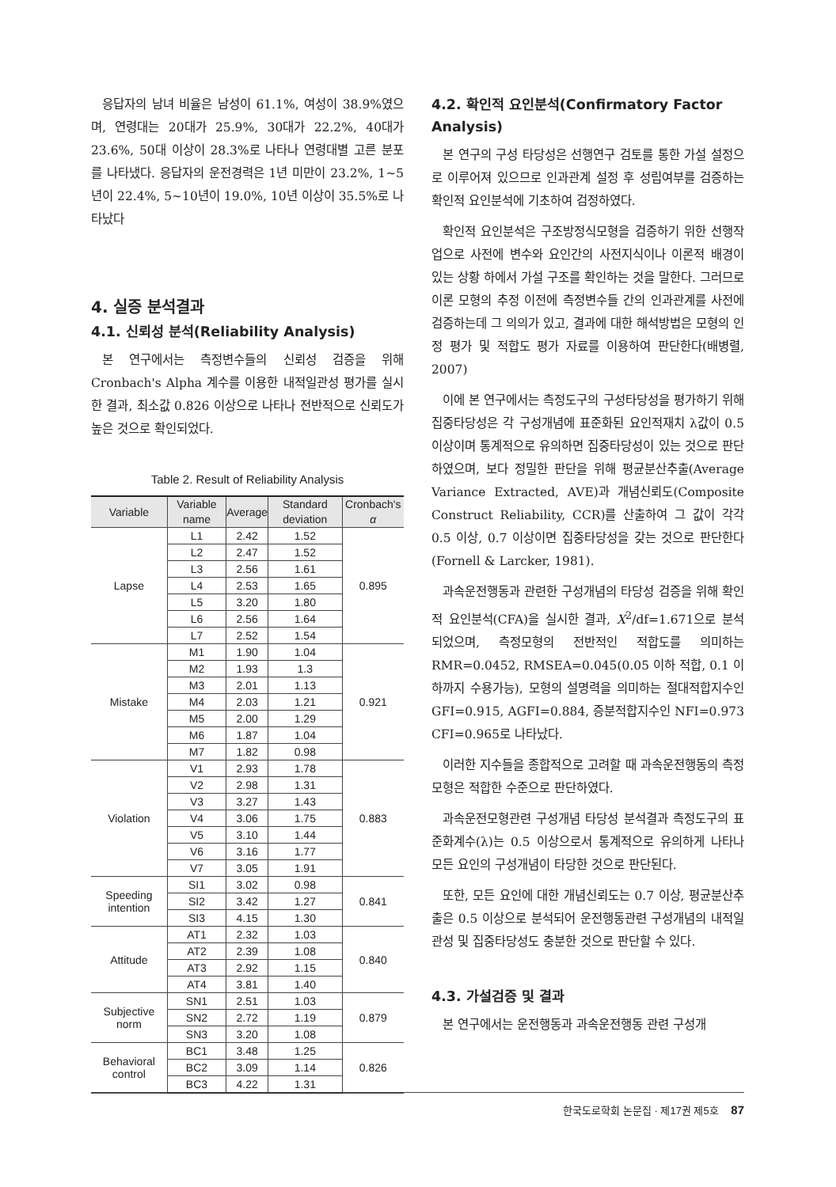응답자의 남녀 비율은 남성이 61.1%, 여성이 38.9%였으며, 연령대는 20대가 25.9%, 30대가 22.2%, 40대가 23.6%, 50대 이상이 28.3%로 나타나 연령대별 고른 분포를 나타냈다. 응답자의 운전경력은 1년 미만이 23.2%, 1~5년이 22.4%, 5~10년이 19.0%, 10년 이상이 35.5%로 나타났다
4. 실증 분석결과
4.1. 신뢰성 분석(Reliability Analysis)
본 연구에서는 측정변수들의 신뢰성 검증을 위해 Cronbach's Alpha 계수를 이용한 내적일관성 평가를 실시한 결과, 최소값 0.826 이상으로 나타나 전반적으로 신뢰도가 높은 것으로 확인되었다.
Table 2. Result of Reliability Analysis
| Variable | Variable name | Average | Standard deviation | Cronbach's α |
| --- | --- | --- | --- | --- |
| Lapse | L1 | 2.42 | 1.52 | 0.895 |
| | L2 | 2.47 | 1.52 | |
| | L3 | 2.56 | 1.61 | |
| | L4 | 2.53 | 1.65 | |
| | L5 | 3.20 | 1.80 | |
| | L6 | 2.56 | 1.64 | |
| | L7 | 2.52 | 1.54 | |
| Mistake | M1 | 1.90 | 1.04 | 0.921 |
| | M2 | 1.93 | 1.3 | |
| | M3 | 2.01 | 1.13 | |
| | M4 | 2.03 | 1.21 | |
| | M5 | 2.00 | 1.29 | |
| | M6 | 1.87 | 1.04 | |
| | M7 | 1.82 | 0.98 | |
| Violation | V1 | 2.93 | 1.78 | 0.883 |
| | V2 | 2.98 | 1.31 | |
| | V3 | 3.27 | 1.43 | |
| | V4 | 3.06 | 1.75 | |
| | V5 | 3.10 | 1.44 | |
| | V6 | 3.16 | 1.77 | |
| | V7 | 3.05 | 1.91 | |
| Speeding intention | SI1 | 3.02 | 0.98 | 0.841 |
| | SI2 | 3.42 | 1.27 | |
| | SI3 | 4.15 | 1.30 | |
| Attitude | AT1 | 2.32 | 1.03 | 0.840 |
| | AT2 | 2.39 | 1.08 | |
| | AT3 | 2.92 | 1.15 | |
| | AT4 | 3.81 | 1.40 | |
| Subjective norm | SN1 | 2.51 | 1.03 | 0.879 |
| | SN2 | 2.72 | 1.19 | |
| | SN3 | 3.20 | 1.08 | |
| Behavioral control | BC1 | 3.48 | 1.25 | 0.826 |
| | BC2 | 3.09 | 1.14 | |
| | BC3 | 4.22 | 1.31 | |
4.2. 확인적 요인분석(Confirmatory Factor Analysis)
본 연구의 구성 타당성은 선행연구 검토를 통한 가설 설정으로 이루어져 있으므로 인과관계 설정 후 성립여부를 검증하는 확인적 요인분석에 기초하여 검정하였다.
확인적 요인분석은 구조방정식모형을 검증하기 위한 선행작업으로 사전에 변수와 요인간의 사전지식이나 이론적 배경이 있는 상황 하에서 가설 구조를 확인하는 것을 말한다. 그러므로 이론 모형의 추정 이전에 측정변수들 간의 인과관계를 사전에 검증하는데 그 의의가 있고, 결과에 대한 해석방법은 모형의 인정 평가 및 적합도 평가 자료를 이용하여 판단한다(배병렬, 2007)
이에 본 연구에서는 측정도구의 구성타당성을 평가하기 위해 집중타당성은 각 구성개념에 표준화된 요인적재치 λ값이 0.5 이상이며 통계적으로 유의하면 집중타당성이 있는 것으로 판단하였으며, 보다 정밀한 판단을 위해 평균분산추출(Average Variance Extracted, AVE)과 개념신뢰도(Composite Construct Reliability, CCR)를 산출하여 그 값이 각각 0.5 이상, 0.7 이상이면 집중타당성을 갖는 것으로 판단한다(Fornell & Larcker, 1981).
과속운전행동과 관련한 구성개념의 타당성 검증을 위해 확인적 요인분석(CFA)을 실시한 결과, X<sup>2</sup>/df=1.671으로 분석되었으며, 측정모형의 전반적인 적합도를 의미하는 RMR=0.0452, RMSEA=0.045(0.05 이하 적합, 0.1 이하까지 수용가능), 모형의 설명력을 의미하는 절대적합지수인 GFI=0.915, AGFI=0.884, 증분적합지수인 NFI=0.973 CFI=0.965로 나타났다.
이러한 지수들을 종합적으로 고려할 때 과속운전행동의 측정모형은 적합한 수준으로 판단하였다.
과속운전모형관련 구성개념 타당성 분석결과 측정도구의 표준화계수(λ)는 0.5 이상으로서 통계적으로 유의하게 나타나 모든 요인의 구성개념이 타당한 것으로 판단된다.
또한, 모든 요인에 대한 개념신뢰도는 0.7 이상, 평균분산추출은 0.5 이상으로 분석되어 운전행동관련 구성개념의 내적일관성 및 집중타당성도 충분한 것으로 판단할 수 있다.
4.3. 가설검증 및 결과
본 연구에서는 운전행동과 과속운전행동 관련 구성개
한국도로학회 논문집 · 제17권 제5호 87